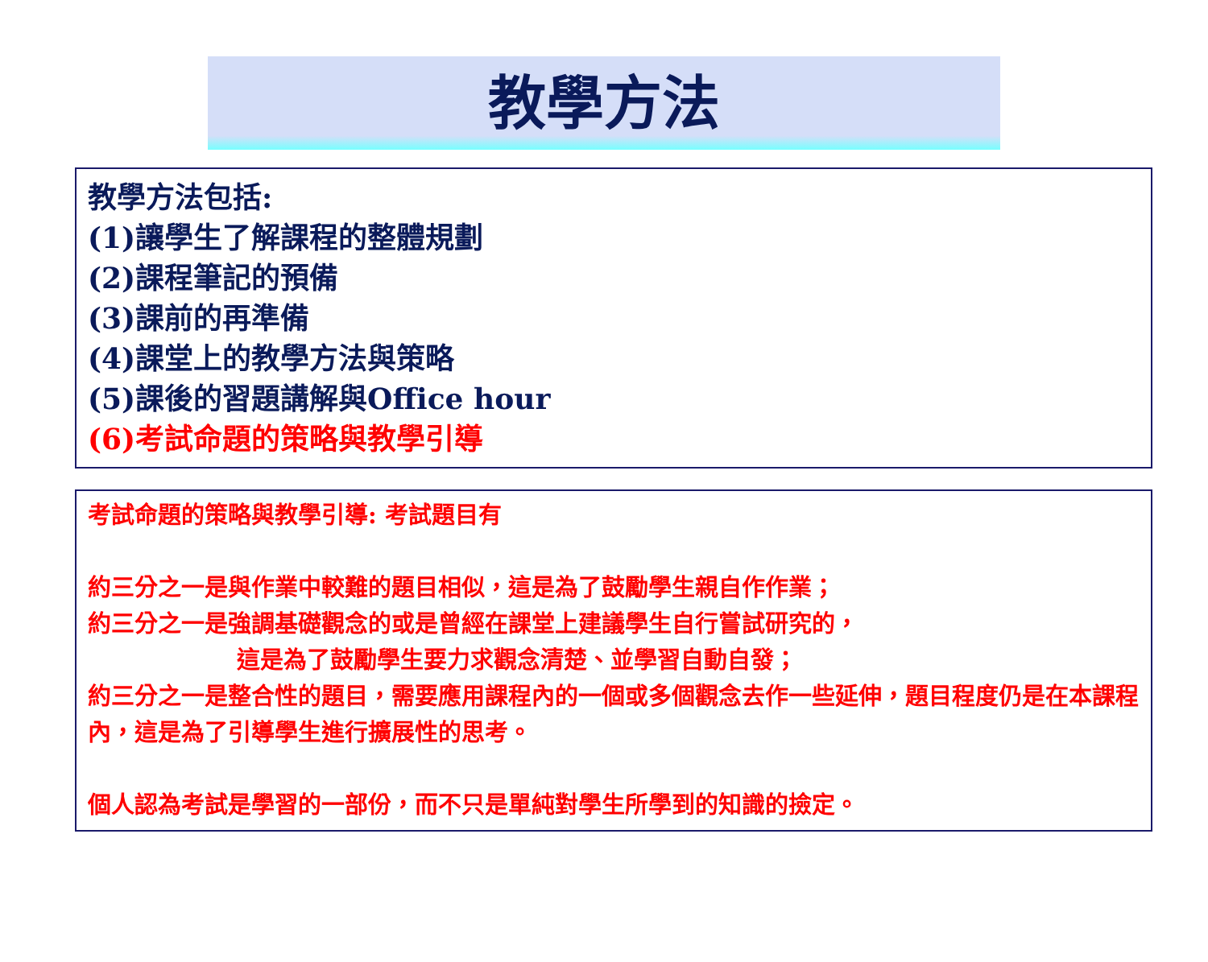教學方法
教學方法包括:
(1)讓學生了解課程的整體規劃
(2)課程筆記的預備
(3)課前的再準備
(4)課堂上的教學方法與策略
(5)課後的習題講解與Office hour
(6)考試命題的策略與教學引導
考試命題的策略與教學引導: 考試題目有
約三分之一是與作業中較難的題目相似，這是為了鼓勵學生親自作作業；
約三分之一是強調基礎觀念的或是曾經在課堂上建議學生自行嘗試研究的，
這是為了鼓勵學生要力求觀念清楚、並學習自動自發；
約三分之一是整合性的題目，需要應用課程內的一個或多個觀念去作一些延伸，題目程度仍是在本課程內，這是為了引導學生進行擴展性的思考。
個人認為考試是學習的一部份，而不只是單純對學生所學到的知識的撿定。